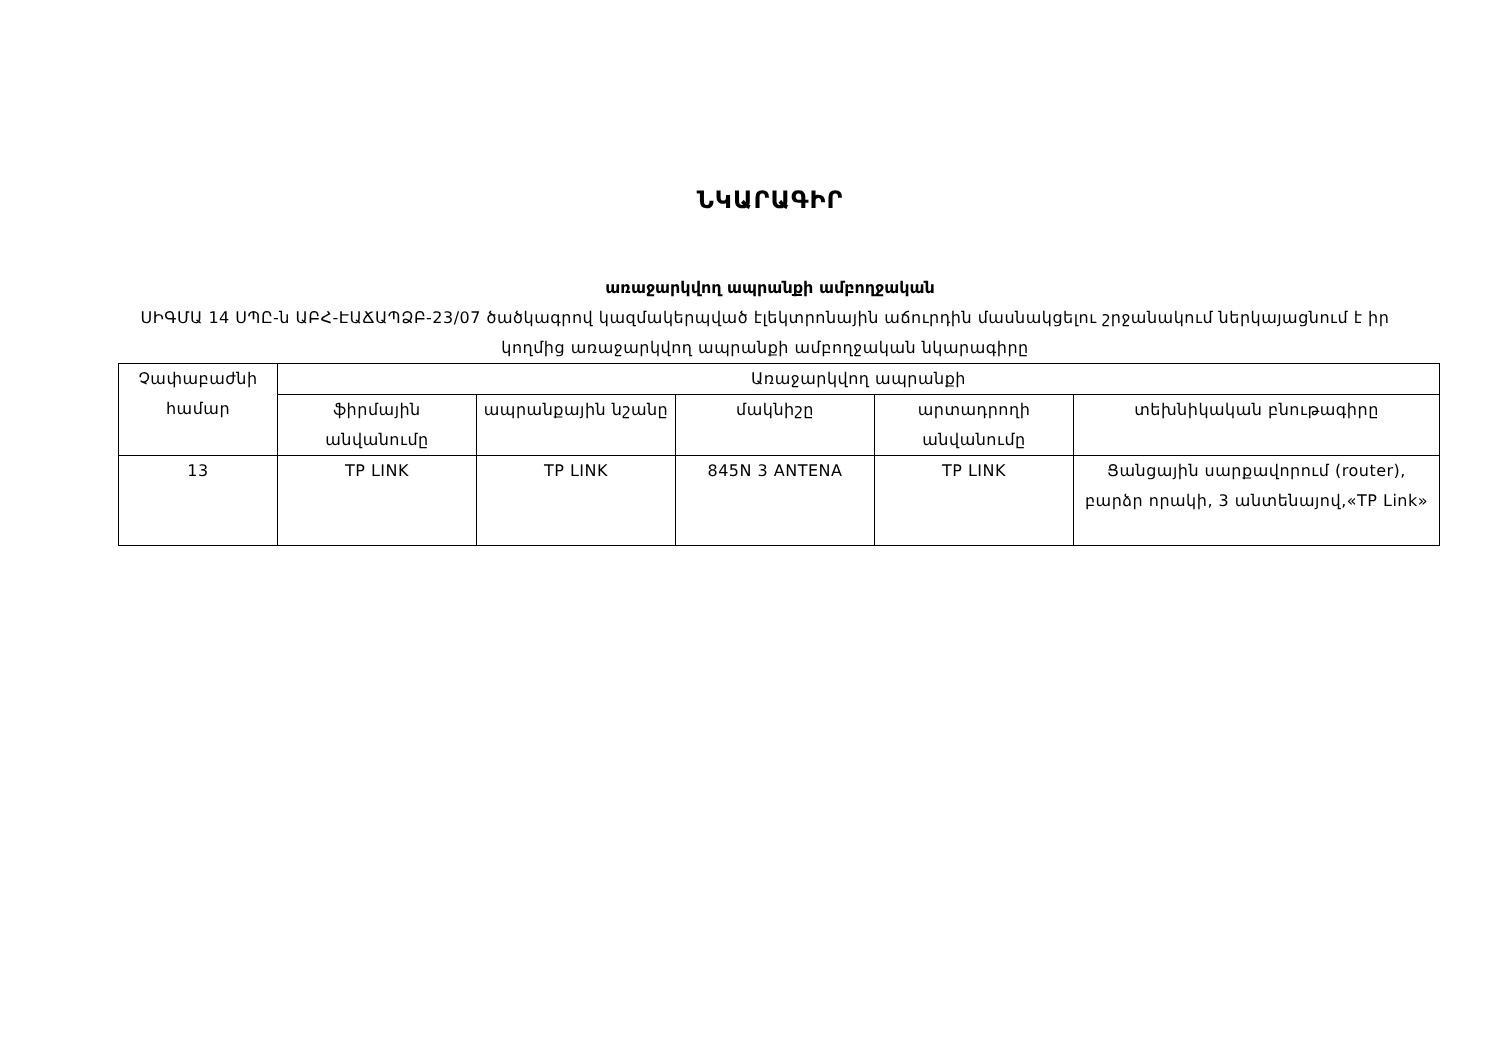ՆԿԱՐԱԳԻՐ
առաջարկվող ապրանքի ամբողջական
ՍԻԳՄԱ 14 ՍՊԸ-ն ԱԲՀ-ԷԱՃԱՊՁԲ-23/07 ծածկագրով կազմակերպված էլեկտրոնային աճուրդին մասնակցելու շրջանակում ներկայացնում է իր կողմից առաջարկվող ապրանքի ամբողջական նկարագիրը
| Չափաբաժնի համար | Առաջարկվող ապրանքի | | | | |
| | ֆիրմային անվանումը | ապրանքային նշանը | մակնիշը | արտադրողի անվանումը | տեխնիկական բնութագիրը |
| 13 | TP LINK | TP LINK | 845N 3 ANTENA | TP LINK | Ցանցային սարքավորում (router), բարձր որակի, 3 անտենայով,«TP Link» |